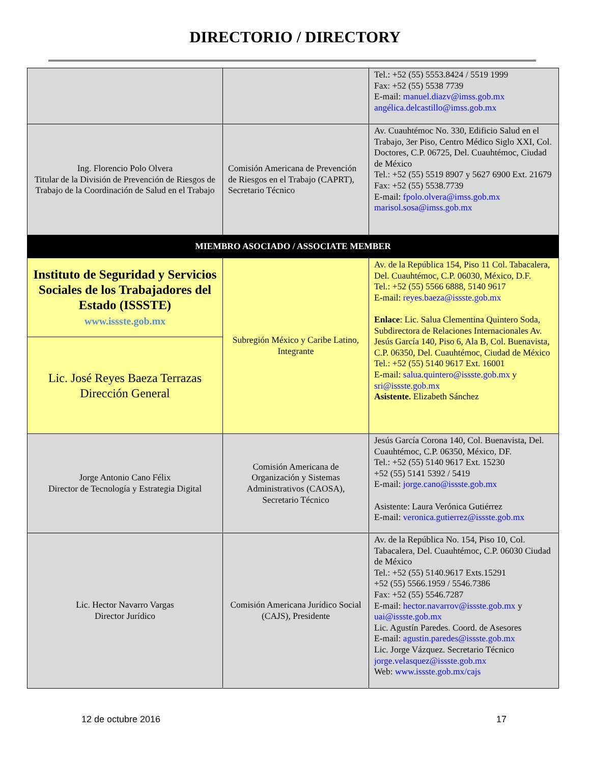DIRECTORIO / DIRECTORY
| | | Tel.: +52 (55) 5553.8424 / 5519 1999 Fax: +52 (55) 5538 7739 E-mail: manuel.diazv@imss.gob.mx angélica.delcastillo@imss.gob.mx |
| Ing. Florencio Polo Olvera Titular de la División de Prevención de Riesgos de Trabajo de la Coordinación de Salud en el Trabajo | Comisión Americana de Prevención de Riesgos en el Trabajo (CAPRT), Secretario Técnico | Av. Cuauhtémoc No. 330, Edificio Salud en el Trabajo, 3er Piso, Centro Médico Siglo XXI, Col. Doctores, C.P. 06725, Del. Cuauhtémoc, Ciudad de México Tel.: +52 (55) 5519 8907 y 5627 6900 Ext. 21679 Fax: +52 (55) 5538.7739 E-mail: fpolo.olvera@imss.gob.mx marisol.sosa@imss.gob.mx |
| MIEMBRO ASOCIADO / ASSOCIATE MEMBER | | |
| Instituto de Seguridad y Servicios Sociales de los Trabajadores del Estado (ISSSTE) www.issste.gob.mx | Subregión México y Caribe Latino, Integrante | Av. de la República 154, Piso 11 Col. Tabacalera, Del. Cuauhtémoc, C.P. 06030, México, D.F. Tel.: +52 (55) 5566 6888, 5140 9617 E-mail: reyes.baeza@issste.gob.mx Enlace : Lic. Salua Clementina Quintero Soda, Subdirectora de Relaciones Internacionales Av. Jesús García 140, Piso 6, Ala B, Col. Buenavista, C.P. 06350, Del. Cuauhtémoc, Ciudad de México Tel.: +52 (55) 5140 9617 Ext. 16001 E-mail: salua.quintero@issste.gob.mx y sri@issste.gob.mx Asistente. Elizabeth Sánchez |
| Lic. José Reyes Baeza Terrazas Dirección General | | |
| Jorge Antonio Cano Félix Director de Tecnología y Estrategia Digital | Comisión Americana de Organización y Sistemas Administrativos (CAOSA), Secretario Técnico | Jesús García Corona 140, Col. Buenavista, Del. Cuauhtémoc, C.P. 06350, México, DF. Tel.: +52 (55) 5140 9617 Ext. 15230 +52 (55) 5141 5392 / 5419 E-mail: jorge.cano@issste.gob.mx Asistente: Laura Verónica Gutiérrez E-mail: veronica.gutierrez@issste.gob.mx |
| Lic. Hector Navarro Vargas Director Jurídico | Comisión Americana Jurídico Social (CAJS), Presidente | Av. de la República No. 154, Piso 10, Col. Tabacalera, Del. Cuauhtémoc, C.P. 06030 Ciudad de México Tel.: +52 (55) 5140.9617 Exts.15291 +52 (55) 5566.1959 / 5546.7386 Fax: +52 (55) 5546.7287 E-mail: hector.navarrov@issste.gob.mx y uai@issste.gob.mx Lic. Agustín Paredes. Coord. de Asesores E-mail: agustin.paredes@issste.gob.mx Lic. Jorge Vázquez. Secretario Técnico jorge.velasquez@issste.gob.mx Web: www.issste.gob.mx/cajs |
12 de octubre 2016 17